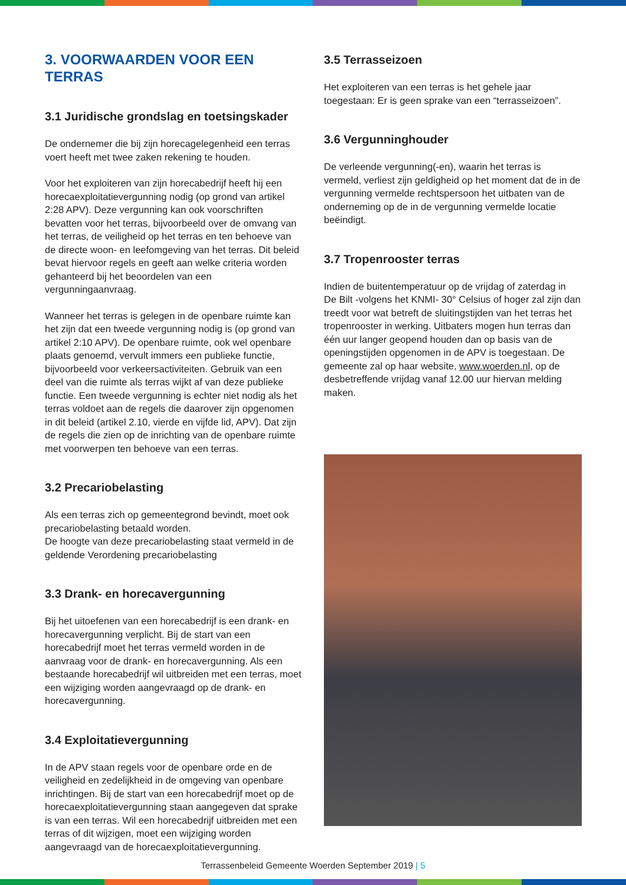3. VOORWAARDEN VOOR EEN TERRAS
3.1 Juridische grondslag en toetsingskader
De ondernemer die bij zijn horecagelegenheid een terras voert heeft met twee zaken rekening te houden.
Voor het exploiteren van zijn horecabedrijf heeft hij een horecaexploitatievergunning nodig (op grond van artikel 2:28 APV). Deze vergunning kan ook voorschriften bevatten voor het terras, bijvoorbeeld over de omvang van het terras, de veiligheid op het terras en ten behoeve van de directe woon- en leefomgeving van het terras. Dit beleid bevat hiervoor regels en geeft aan welke criteria worden gehanteerd bij het beoordelen van een vergunningaanvraag.
Wanneer het terras is gelegen in de openbare ruimte kan het zijn dat een tweede vergunning nodig is (op grond van artikel 2:10 APV). De openbare ruimte, ook wel openbare plaats genoemd, vervult immers een publieke functie, bijvoorbeeld voor verkeersactiviteiten. Gebruik van een deel van die ruimte als terras wijkt af van deze publieke functie. Een tweede vergunning is echter niet nodig als het terras voldoet aan de regels die daarover zijn opgenomen in dit beleid (artikel 2.10, vierde en vijfde lid, APV). Dat zijn de regels die zien op de inrichting van de openbare ruimte met voorwerpen ten behoeve van een terras.
3.2 Precariobelasting
Als een terras zich op gemeentegrond bevindt, moet ook precariobelasting betaald worden.
De hoogte van deze precariobelasting staat vermeld in de geldende Verordening precariobelasting
3.3 Drank- en horecavergunning
Bij het uitoefenen van een horecabedrijf is een drank- en horecavergunning verplicht. Bij de start van een horecabedrijf moet het terras vermeld worden in de aanvraag voor de drank- en horecavergunning. Als een bestaande horecabedrijf wil uitbreiden met een terras, moet een wijziging worden aangevraagd op de drank- en horecavergunning.
3.4 Exploitatievergunning
In de APV staan regels voor de openbare orde en de veiligheid en zedelijkheid in de omgeving van openbare inrichtingen. Bij de start van een horecabedrijf moet op de horecaexploitatievergunning staan aangegeven dat sprake is van een terras. Wil een horecabedrijf uitbreiden met een terras of dit wijzigen, moet een wijziging worden aangevraagd van de horecaexploitatievergunning.
3.5 Terrasseizoen
Het exploiteren van een terras is het gehele jaar toegestaan: Er is geen sprake van een “terrasseizoen”.
3.6 Vergunninghouder
De verleende vergunning(-en), waarin het terras is vermeld, verliest zijn geldigheid op het moment dat de in de vergunning vermelde rechtspersoon het uitbaten van de onderneming op de in de vergunning vermelde locatie beëindigt.
3.7 Tropenrooster terras
Indien de buitentemperatuur op de vrijdag of zaterdag in De Bilt -volgens het KNMI- 30° Celsius of hoger zal zijn dan treedt voor wat betreft de sluitingstijden van het terras het tropenrooster in werking. Uitbaters mogen hun terras dan één uur langer geopend houden dan op basis van de openingstijden opgenomen in de APV is toegestaan. De gemeente zal op haar website, www.woerden.nl, op de desbetreffende vrijdag vanaf 12.00 uur hiervan melding maken.
Terrassenbeleid Gemeente Woerden September 2019 | 5